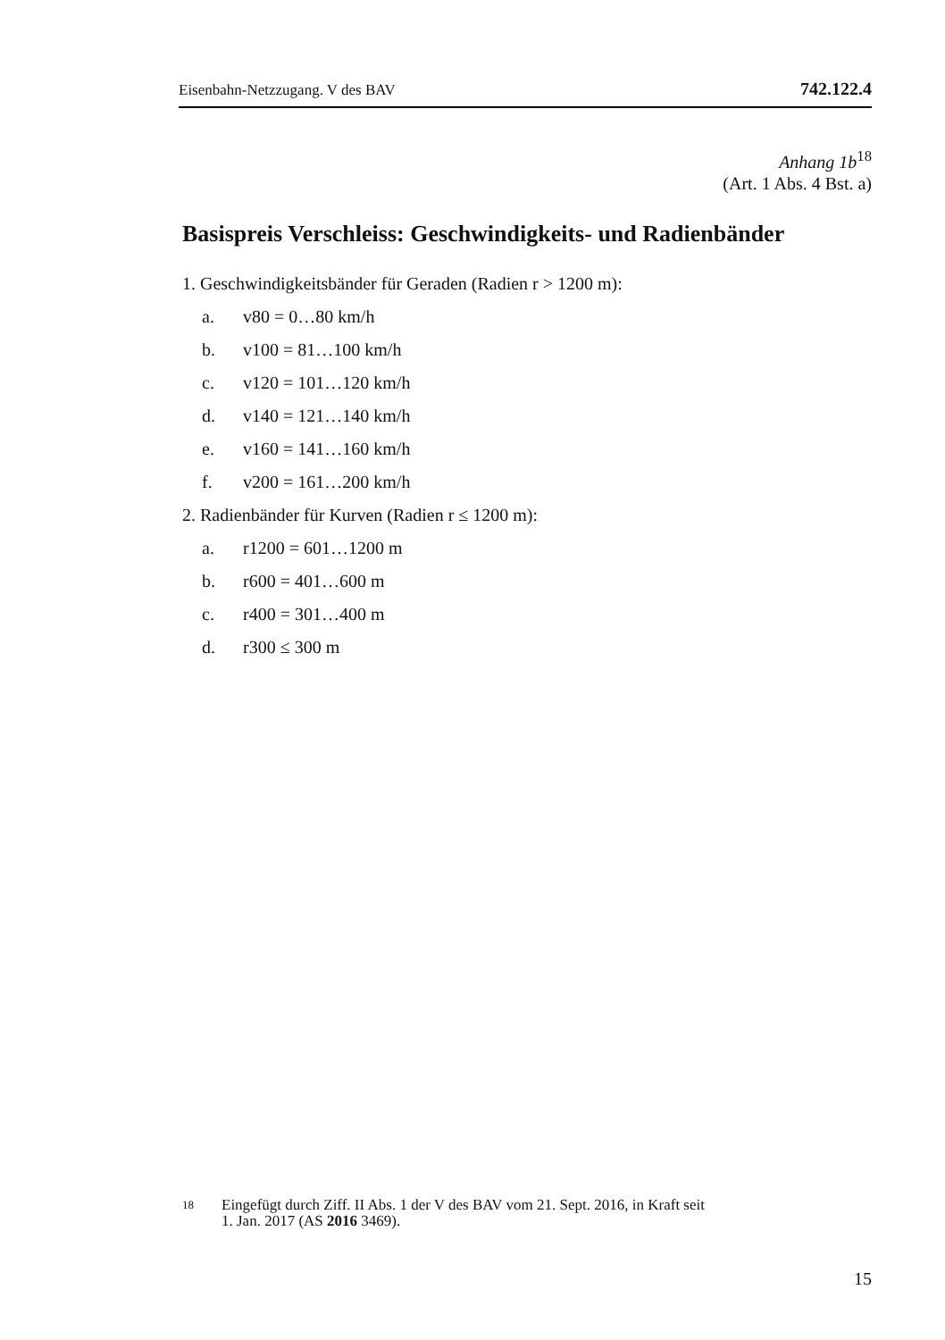Eisenbahn-Netzzugang. V des BAV 742.122.4
Anhang 1b<sup>18</sup>
(Art. 1 Abs. 4 Bst. a)
Basispreis Verschleiss: Geschwindigkeits- und Radienbänder
1. Geschwindigkeitsbänder für Geraden (Radien r > 1200 m):
a. v80 = 0…80 km/h
b. v100 = 81…100 km/h
c. v120 = 101…120 km/h
d. v140 = 121…140 km/h
e. v160 = 141…160 km/h
f. v200 = 161…200 km/h
2. Radienbänder für Kurven (Radien r ≤ 1200 m):
a. r1200 = 601…1200 m
b. r600 = 401…600 m
c. r400 = 301…400 m
d. r300 ≤ 300 m
<sup>18</sup> Eingefügt durch Ziff. II Abs. 1 der V des BAV vom 21. Sept. 2016, in Kraft seit
1. Jan. 2017 (AS 2016 3469).
15